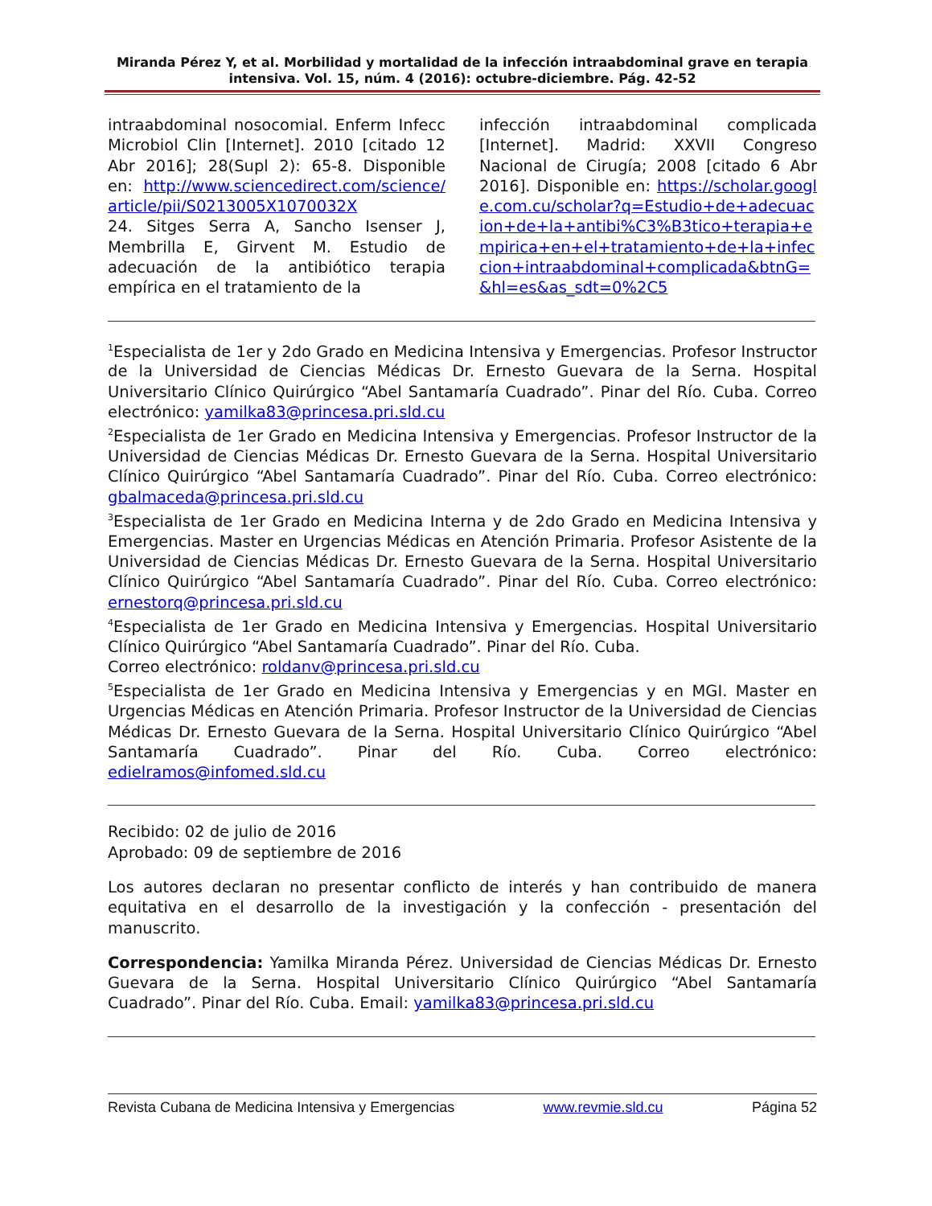Miranda Pérez Y, et al. Morbilidad y mortalidad de la infección intraabdominal grave en terapia intensiva. Vol. 15, núm. 4 (2016): octubre-diciembre. Pág. 42-52
intraabdominal nosocomial. Enferm Infecc Microbiol Clin [Internet]. 2010 [citado 12 Abr 2016]; 28(Supl 2): 65-8. Disponible en: http://www.sciencedirect.com/science/article/pii/S0213005X1070032X
24. Sitges Serra A, Sancho Isenser J, Membrilla E, Girvent M. Estudio de adecuación de la antibiótico terapia empírica en el tratamiento de la
infección intraabdominal complicada [Internet]. Madrid: XXVII Congreso Nacional de Cirugía; 2008 [citado 6 Abr 2016]. Disponible en: https://scholar.google.com.cu/scholar?q=Estudio+de+adecuacion+de+la+antibi%C3%B3tico+terapia+empirica+en+el+tratamiento+de+la+infeccion+intraabdominal+complicada&btnG=&hl=es&as_sdt=0%2C5
<sup>1</sup> Especialista de 1er y 2do Grado en Medicina Intensiva y Emergencias. Profesor Instructor de la Universidad de Ciencias Médicas Dr. Ernesto Guevara de la Serna. Hospital Universitario Clínico Quirúrgico “Abel Santamaría Cuadrado”. Pinar del Río. Cuba. Correo electrónico: yamilka83@princesa.pri.sld.cu
<sup>2</sup> Especialista de 1er Grado en Medicina Intensiva y Emergencias. Profesor Instructor de la Universidad de Ciencias Médicas Dr. Ernesto Guevara de la Serna. Hospital Universitario Clínico Quirúrgico “Abel Santamaría Cuadrado”. Pinar del Río. Cuba. Correo electrónico: gbalmaceda@princesa.pri.sld.cu
<sup>3</sup> Especialista de 1er Grado en Medicina Interna y de 2do Grado en Medicina Intensiva y Emergencias. Master en Urgencias Médicas en Atención Primaria. Profesor Asistente de la Universidad de Ciencias Médicas Dr. Ernesto Guevara de la Serna. Hospital Universitario Clínico Quirúrgico “Abel Santamaría Cuadrado”. Pinar del Río. Cuba. Correo electrónico: ernestorq@princesa.pri.sld.cu
<sup>4</sup> Especialista de 1er Grado en Medicina Intensiva y Emergencias. Hospital Universitario Clínico Quirúrgico “Abel Santamaría Cuadrado”. Pinar del Río. Cuba.
Correo electrónico: roldanv@princesa.pri.sld.cu
<sup>5</sup> Especialista de 1er Grado en Medicina Intensiva y Emergencias y en MGI. Master en Urgencias Médicas en Atención Primaria. Profesor Instructor de la Universidad de Ciencias Médicas Dr. Ernesto Guevara de la Serna. Hospital Universitario Clínico Quirúrgico “Abel Santamaría Cuadrado”. Pinar del Río. Cuba. Correo electrónico: edielramos@infomed.sld.cu
Recibido: 02 de julio de 2016
Aprobado: 09 de septiembre de 2016
Los autores declaran no presentar conflicto de interés y han contribuido de manera equitativa en el desarrollo de la investigación y la confección - presentación del manuscrito.
Correspondencia: Yamilka Miranda Pérez. Universidad de Ciencias Médicas Dr. Ernesto Guevara de la Serna. Hospital Universitario Clínico Quirúrgico “Abel Santamaría Cuadrado”. Pinar del Río. Cuba. Email: yamilka83@princesa.pri.sld.cu
Revista Cubana de Medicina Intensiva y Emergencias www.revmie.sld.cu Página 52